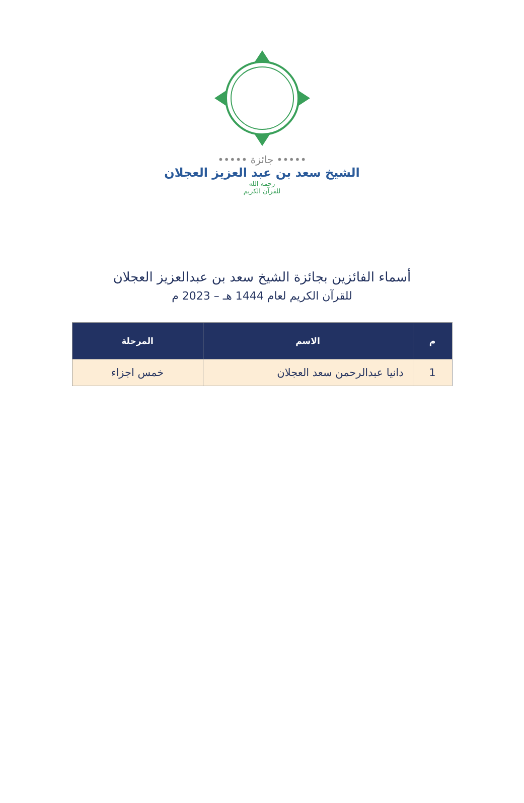••••• جائزة •••••
الشيخ سعد بن عبد العزيز العجلان
رحمه الله
للقرآن الكريم
أسماء الفائزين بجائزة الشيخ سعد بن عبدالعزيز العجلان
للقرآن الكريم لعام 1444 هـ – 2023 م
| م | الاسم | المرحلة |
| --- | --- | --- |
| 1 | دانيا عبدالرحمن سعد العجلان | خمس اجزاء |